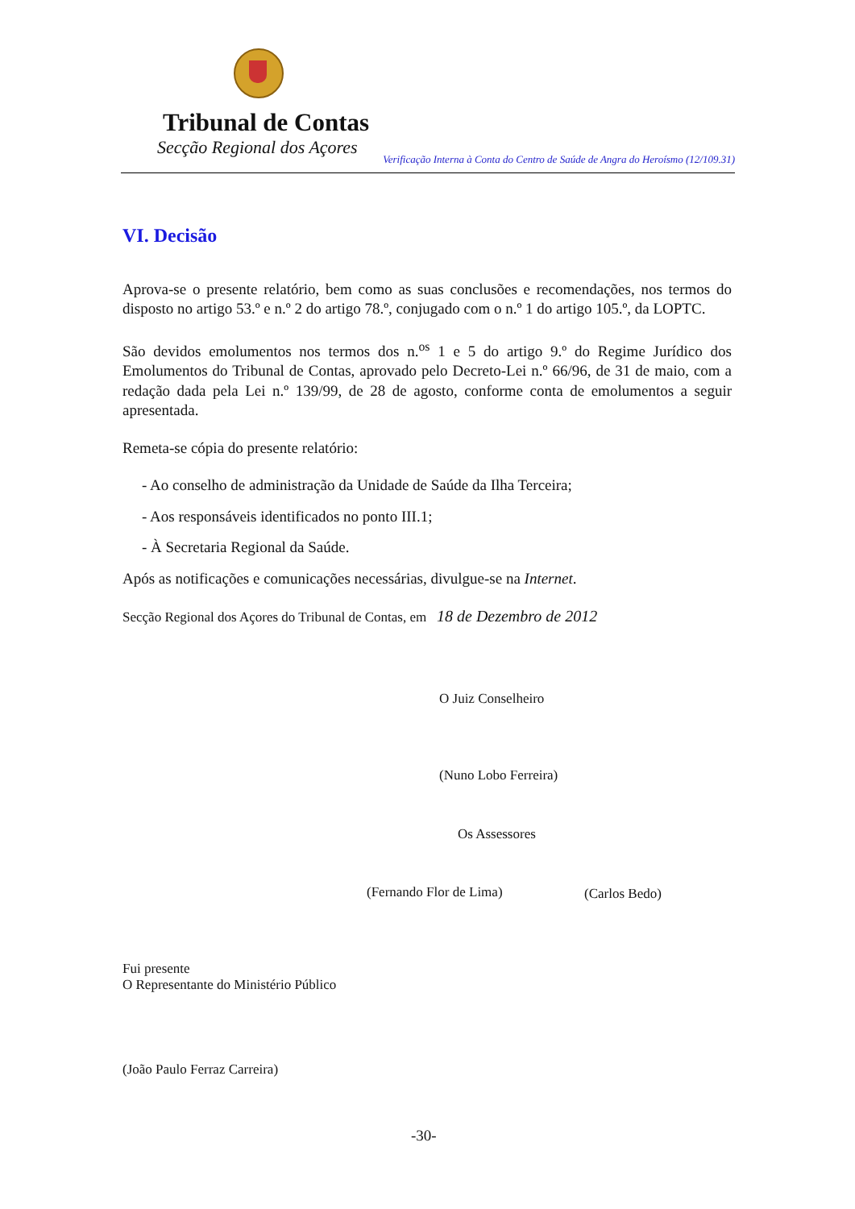Tribunal de Contas
Secção Regional dos Açores
Verificação Interna à Conta do Centro de Saúde de Angra do Heroísmo (12/109.31)
VI. Decisão
Aprova-se o presente relatório, bem como as suas conclusões e recomendações, nos termos do disposto no artigo 53.º e n.º 2 do artigo 78.º, conjugado com o n.º 1 do artigo 105.º, da LOPTC.
São devidos emolumentos nos termos dos n.<sup>os</sup> 1 e 5 do artigo 9.º do Regime Jurídico dos Emolumentos do Tribunal de Contas, aprovado pelo Decreto-Lei n.º 66/96, de 31 de maio, com a redação dada pela Lei n.º 139/99, de 28 de agosto, conforme conta de emolumentos a seguir apresentada.
Remeta-se cópia do presente relatório:
- Ao conselho de administração da Unidade de Saúde da Ilha Terceira;
- Aos responsáveis identificados no ponto III.1;
- À Secretaria Regional da Saúde.
Após as notificações e comunicações necessárias, divulgue-se na Internet.
Secção Regional dos Açores do Tribunal de Contas, em 18 de Dezembro de 2012
O Juiz Conselheiro
(Nuno Lobo Ferreira)
Os Assessores
(Fernando Flor de Lima) (Carlos Bedo)
Fui presente
O Representante do Ministério Público
(João Paulo Ferraz Carreira)
-30-